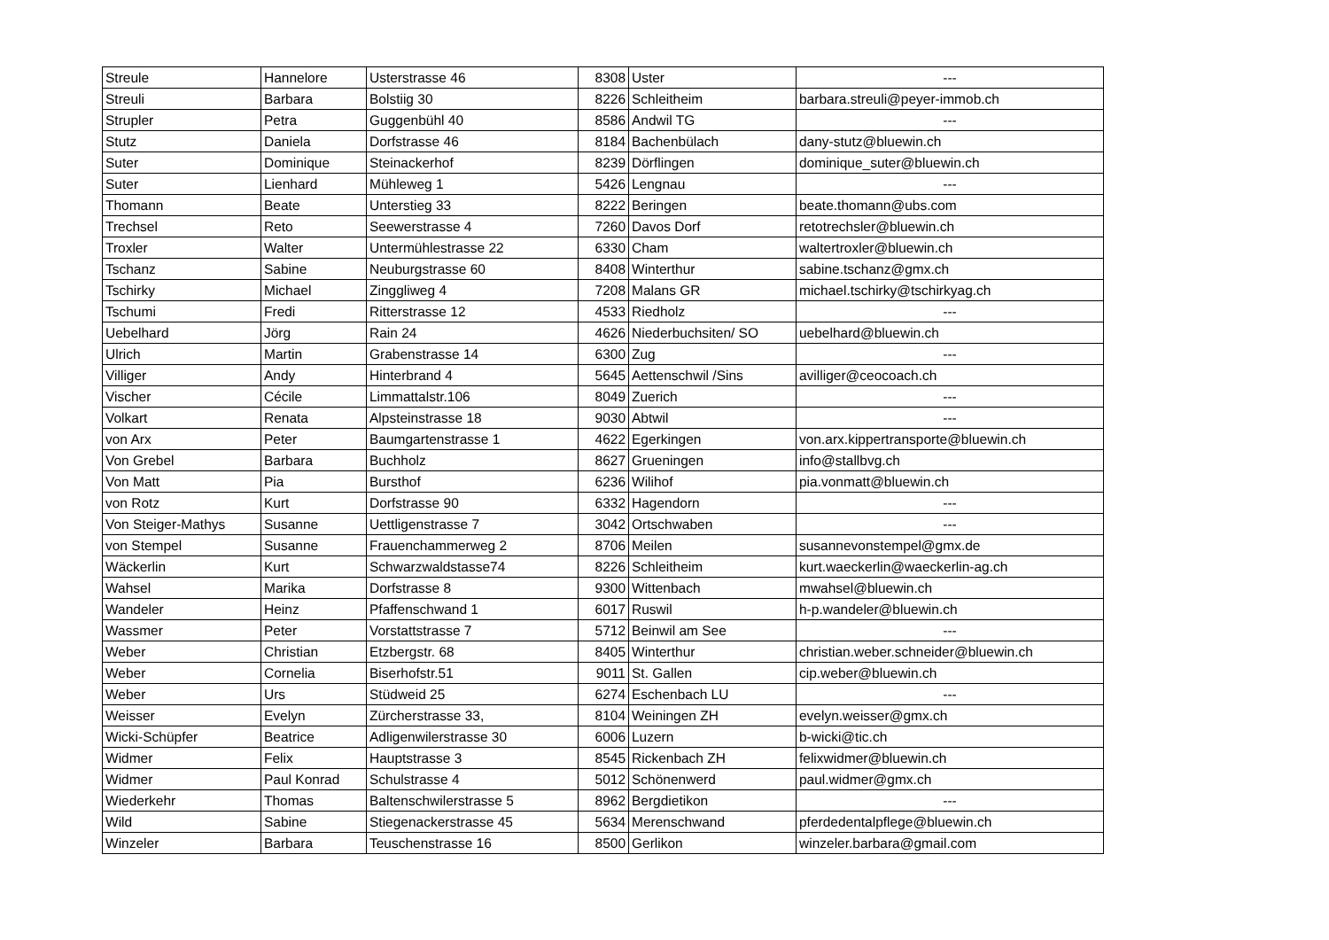| Streule | Hannelore | Usterstrasse 46 | 8308 | Uster | --- |
| Streuli | Barbara | Bolstiig 30 | 8226 | Schleitheim | barbara.streuli@peyer-immob.ch |
| Strupler | Petra | Guggenbühl 40 | 8586 | Andwil TG | --- |
| Stutz | Daniela | Dorfstrasse 46 | 8184 | Bachenbülach | dany-stutz@bluewin.ch |
| Suter | Dominique | Steinackerhof | 8239 | Dörflingen | dominique_suter@bluewin.ch |
| Suter | Lienhard | Mühleweg 1 | 5426 | Lengnau | --- |
| Thomann | Beate | Unterstieg 33 | 8222 | Beringen | beate.thomann@ubs.com |
| Trechsel | Reto | Seewerstrasse 4 | 7260 | Davos Dorf | retotrechsler@bluewin.ch |
| Troxler | Walter | Untermühlestrasse 22 | 6330 | Cham | waltertroxler@bluewin.ch |
| Tschanz | Sabine | Neuburgstrasse 60 | 8408 | Winterthur | sabine.tschanz@gmx.ch |
| Tschirky | Michael | Zinggliweg 4 | 7208 | Malans GR | michael.tschirky@tschirkyag.ch |
| Tschumi | Fredi | Ritterstrasse 12 | 4533 | Riedholz | --- |
| Uebelhard | Jörg | Rain 24 | 4626 | Niederbuchsiten/ SO | uebelhard@bluewin.ch |
| Ulrich | Martin | Grabenstrasse 14 | 6300 | Zug | --- |
| Villiger | Andy | Hinterbrand 4 | 5645 | Aettenschwil /Sins | avilliger@ceocoach.ch |
| Vischer | Cécile | Limmattalstr.106 | 8049 | Zuerich | --- |
| Volkart | Renata | Alpsteinstrasse 18 | 9030 | Abtwil | --- |
| von Arx | Peter | Baumgartenstrasse 1 | 4622 | Egerkingen | von.arx.kippertransporte@bluewin.ch |
| Von Grebel | Barbara | Buchholz | 8627 | Grueningen | info@stallbvg.ch |
| Von Matt | Pia | Bursthof | 6236 | Wilihof | pia.vonmatt@bluewin.ch |
| von Rotz | Kurt | Dorfstrasse 90 | 6332 | Hagendorn | --- |
| Von Steiger-Mathys | Susanne | Uettligenstrasse 7 | 3042 | Ortschwaben | --- |
| von Stempel | Susanne | Frauenchammerweg 2 | 8706 | Meilen | susannevonstempel@gmx.de |
| Wäckerlin | Kurt | Schwarzwaldstasse74 | 8226 | Schleitheim | kurt.waeckerlin@waeckerlin-ag.ch |
| Wahsel | Marika | Dorfstrasse 8 | 9300 | Wittenbach | mwahsel@bluewin.ch |
| Wandeler | Heinz | Pfaffenschwand 1 | 6017 | Ruswil | h-p.wandeler@bluewin.ch |
| Wassmer | Peter | Vorstattstrasse 7 | 5712 | Beinwil am See | --- |
| Weber | Christian | Etzbergstr. 68 | 8405 | Winterthur | christian.weber.schneider@bluewin.ch |
| Weber | Cornelia | Biserhofstr.51 | 9011 | St. Gallen | cip.weber@bluewin.ch |
| Weber | Urs | Stüdweid 25 | 6274 | Eschenbach LU | --- |
| Weisser | Evelyn | Zürcherstrasse 33, | 8104 | Weiningen ZH | evelyn.weisser@gmx.ch |
| Wicki-Schüpfer | Beatrice | Adligenwilerstrasse 30 | 6006 | Luzern | b-wicki@tic.ch |
| Widmer | Felix | Hauptstrasse 3 | 8545 | Rickenbach ZH | felixwidmer@bluewin.ch |
| Widmer | Paul Konrad | Schulstrasse 4 | 5012 | Schönenwerd | paul.widmer@gmx.ch |
| Wiederkehr | Thomas | Baltenschwilerstrasse 5 | 8962 | Bergdietikon | --- |
| Wild | Sabine | Stiegenackerstrasse 45 | 5634 | Merenschwand | pferdedentalpflege@bluewin.ch |
| Winzeler | Barbara | Teuschenstrasse 16 | 8500 | Gerlikon | winzeler.barbara@gmail.com |